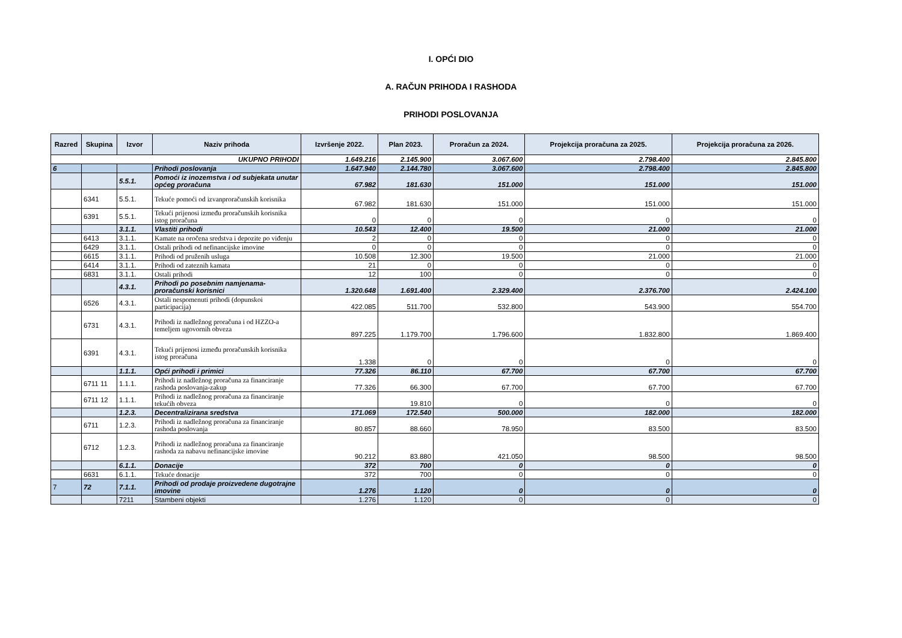I. OPĆI DIO
A. RAČUN PRIHODA I RASHODA
PRIHODI POSLOVANJA
| Razred | Skupina | Izvor | Naziv prihoda | Izvršenje 2022. | Plan 2023. | Proračun za 2024. | Projekcija proračuna za 2025. | Projekcija proračuna za 2026. |
| --- | --- | --- | --- | --- | --- | --- | --- | --- |
| UKUPNO PRIHODI | | | | 1.649.216 | 2.145.900 | 3.067.600 | 2.798.400 | 2.845.800 |
| 6 | | | Prihodi poslovanja | 1.647.940 | 2.144.780 | 3.067.600 | 2.798.400 | 2.845.800 |
| | | 5.5.1. | Pomoći iz inozemstva i od subjekata unutar općeg proračuna | 67.982 | 181.630 | 151.000 | 151.000 | 151.000 |
| | 6341 | 5.5.1. | Tekuće pomoći od izvanproračunskih korisnika | 67.982 | 181.630 | 151.000 | 151.000 | 151.000 |
| | 6391 | 5.5.1. | Tekući prijenosi između proračunskih korisnika istog proračuna | 0 | 0 | 0 | 0 | 0 |
| | | 3.1.1. | Vlastiti prihodi | 10.543 | 12.400 | 19.500 | 21.000 | 21.000 |
| | 6413 | 3.1.1. | Kamate na oročena sredstva i depozite po viđenju | 2 | 0 | 0 | 0 | 0 |
| | 6429 | 3.1.1. | Ostali prihodi od nefinancijske imovine | 0 | 0 | 0 | 0 | 0 |
| | 6615 | 3.1.1. | Prihodi od pruženih usluga | 10.508 | 12.300 | 19.500 | 21.000 | 21.000 |
| | 6414 | 3.1.1. | Prihodi od zateznih kamata | 21 | 0 | 0 | 0 | 0 |
| | 6831 | 3.1.1. | Ostali prihodi | 12 | 100 | 0 | 0 | 0 |
| | | 4.3.1. | Prihodi po posebnim namjenama-proračunski korisnici | 1.320.648 | 1.691.400 | 2.329.400 | 2.376.700 | 2.424.100 |
| | 6526 | 4.3.1. | Ostali nespomenuti prihodi (dopunskoi participacija) | 422.085 | 511.700 | 532.800 | 543.900 | 554.700 |
| | 6731 | 4.3.1. | Prihodi iz nadležnog proračuna i od HZZO-a temeljem ugovornih obveza | 897.225 | 1.179.700 | 1.796.600 | 1.832.800 | 1.869.400 |
| | 6391 | 4.3.1. | Tekući prijenosi između proračunskih korisnika istog proračuna | 1.338 | 0 | 0 | 0 | 0 |
| | | 1.1.1. | Opći prihodi i primici | 77.326 | 86.110 | 67.700 | 67.700 | 67.700 |
| | 6711 11 | 1.1.1. | Prihodi iz nadležnog proračuna za financiranje rashoda poslovanja-zakup | 77.326 | 66.300 | 67.700 | 67.700 | 67.700 |
| | 6711 12 | 1.1.1. | Prihodi iz nadležnog proračuna za financiranje tekućih obveza | | 19.810 | 0 | 0 | 0 |
| | | 1.2.3. | Decentralizirana sredstva | 171.069 | 172.540 | 500.000 | 182.000 | 182.000 |
| | 6711 | 1.2.3. | Prihodi iz nadležnog proračuna za financiranje rashoda poslovanja | 80.857 | 88.660 | 78.950 | 83.500 | 83.500 |
| | 6712 | 1.2.3. | Prihodi iz nadležnog proračuna za financiranje rashoda za nabavu nefinancijske imovine | 90.212 | 83.880 | 421.050 | 98.500 | 98.500 |
| | | 6.1.1. | Donacije | 372 | 700 | 0 | 0 | 0 |
| | 6631 | 6.1.1. | Tekuće donacije | 372 | 700 | 0 | 0 | 0 |
| 7 | 72 | 7.1.1. | Prihodi od prodaje proizvedene dugotrajne imovine | 1.276 | 1.120 | 0 | 0 | 0 |
| | | 7211 | Stambeni objekti | 1.276 | 1.120 | 0 | 0 | 0 |